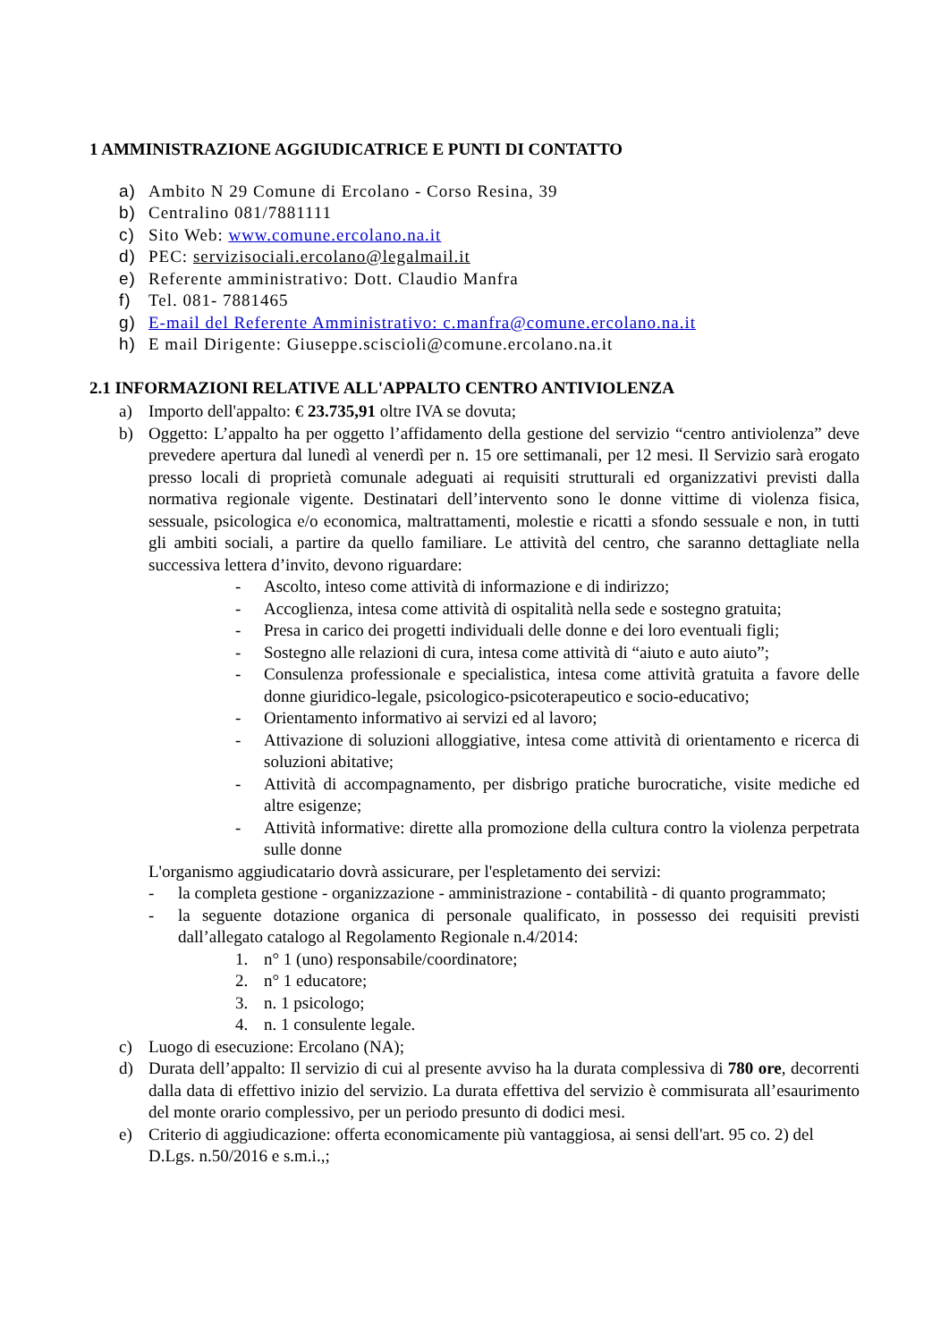1 AMMINISTRAZIONE AGGIUDICATRICE E PUNTI DI CONTATTO
a) Ambito N 29 Comune di Ercolano - Corso Resina, 39
b) Centralino 081/7881111
c) Sito Web: www.comune.ercolano.na.it
d) PEC: servizisociali.ercolano@legalmail.it
e) Referente amministrativo: Dott. Claudio Manfra
f) Tel. 081- 7881465
g) E-mail del Referente Amministrativo: c.manfra@comune.ercolano.na.it
h) E mail Dirigente: Giuseppe.sciscioli@comune.ercolano.na.it
2.1 INFORMAZIONI RELATIVE ALL'APPALTO CENTRO ANTIVIOLENZA
a) Importo dell'appalto: € 23.735,91 oltre IVA se dovuta;
b) Oggetto: L’appalto ha per oggetto l’affidamento della gestione del servizio “centro antiviolenza” deve prevedere apertura dal lunedì al venerdì per n. 15 ore settimanali, per 12 mesi. Il Servizio sarà erogato presso locali di proprietà comunale adeguati ai requisiti strutturali ed organizzativi previsti dalla normativa regionale vigente. Destinatari dell’intervento sono le donne vittime di violenza fisica, sessuale, psicologica e/o economica, maltrattamenti, molestie e ricatti a sfondo sessuale e non, in tutti gli ambiti sociali, a partire da quello familiare. Le attività del centro, che saranno dettagliate nella successiva lettera d’invito, devono riguardare:
- Ascolto, inteso come attività di informazione e di indirizzo;
- Accoglienza, intesa come attività di ospitalità nella sede e sostegno gratuita;
- Presa in carico dei progetti individuali delle donne e dei loro eventuali figli;
- Sostegno alle relazioni di cura, intesa come attività di “aiuto e auto aiuto”;
- Consulenza professionale e specialistica, intesa come attività gratuita a favore delle donne giuridico-legale, psicologico-psicoterapeutico e socio-educativo;
- Orientamento informativo ai servizi ed al lavoro;
- Attivazione di soluzioni alloggiative, intesa come attività di orientamento e ricerca di soluzioni abitative;
- Attività di accompagnamento, per disbrigo pratiche burocratiche, visite mediche ed altre esigenze;
- Attività informative: dirette alla promozione della cultura contro la violenza perpetrata sulle donne
L'organismo aggiudicatario dovrà assicurare, per l'espletamento dei servizi:
- la completa gestione - organizzazione - amministrazione - contabilità - di quanto programmato;
- la seguente dotazione organica di personale qualificato, in possesso dei requisiti previsti dall’allegato catalogo al Regolamento Regionale n.4/2014:
1. n° 1 (uno) responsabile/coordinatore;
2. n° 1 educatore;
3. n. 1 psicologo;
4. n. 1 consulente legale.
c) Luogo di esecuzione: Ercolano (NA);
d) Durata dell’appalto: Il servizio di cui al presente avviso ha la durata complessiva di 780 ore, decorrenti dalla data di effettivo inizio del servizio. La durata effettiva del servizio è commisurata all’esaurimento del monte orario complessivo, per un periodo presunto di dodici mesi.
e) Criterio di aggiudicazione: offerta economicamente più vantaggiosa, ai sensi dell'art. 95 co. 2) del D.Lgs. n.50/2016 e s.m.i.,;